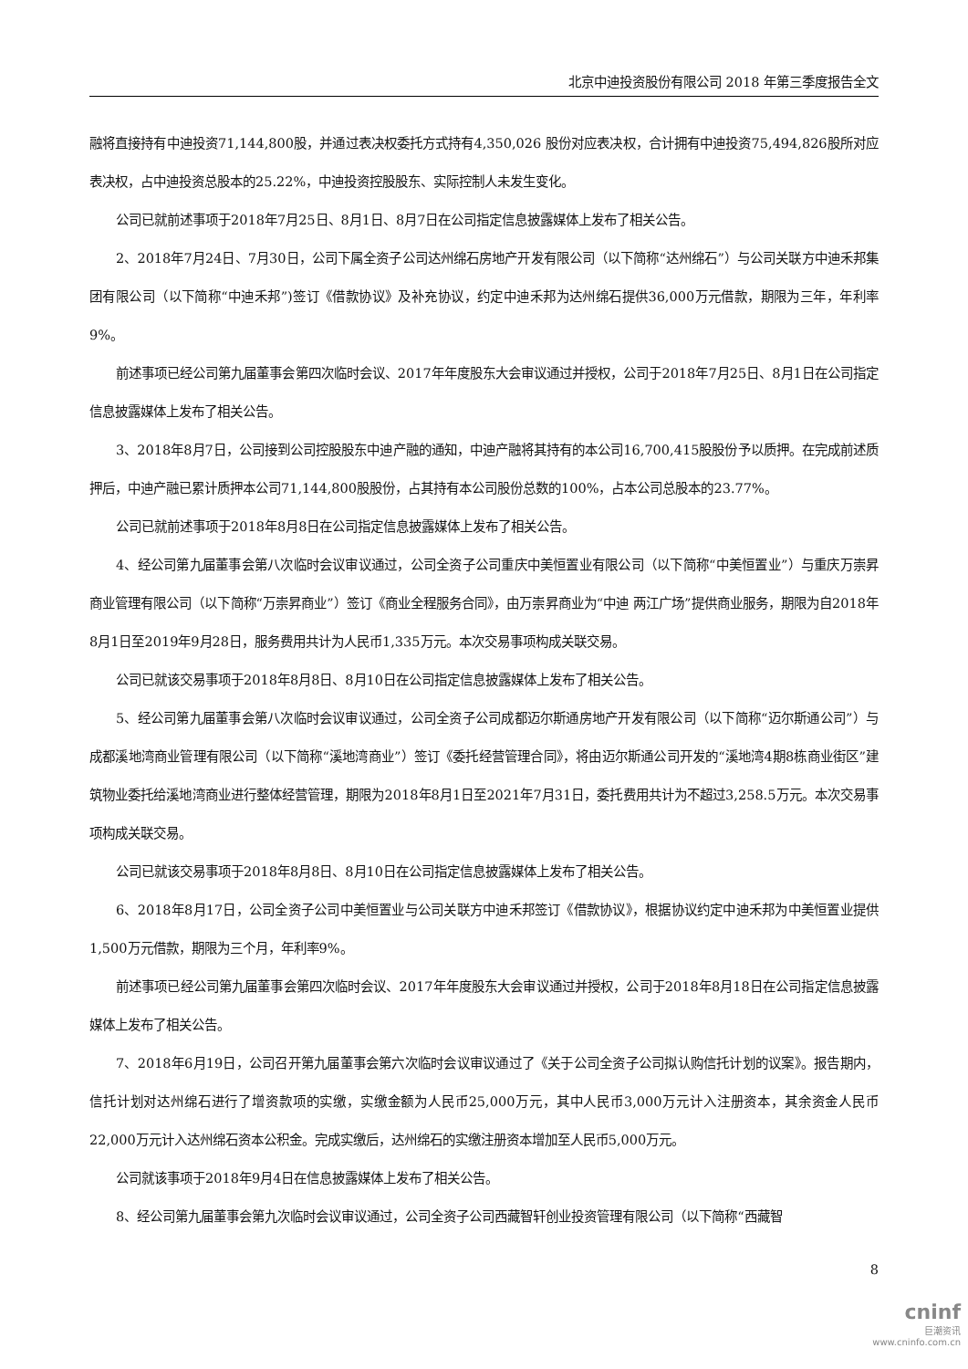北京中迪投资股份有限公司 2018 年第三季度报告全文
融将直接持有中迪投资71,144,800股，并通过表决权委托方式持有4,350,026 股份对应表决权，合计拥有中迪投资75,494,826股所对应表决权，占中迪投资总股本的25.22%，中迪投资控股股东、实际控制人未发生变化。
公司已就前述事项于2018年7月25日、8月1日、8月7日在公司指定信息披露媒体上发布了相关公告。
2、2018年7月24日、7月30日，公司下属全资子公司达州绵石房地产开发有限公司（以下简称“达州绵石”）与公司关联方中迪禾邦集团有限公司（以下简称“中迪禾邦”)签订《借款协议》及补充协议，约定中迪禾邦为达州绵石提供36,000万元借款，期限为三年，年利率9%。
前述事项已经公司第九届董事会第四次临时会议、2017年年度股东大会审议通过并授权，公司于2018年7月25日、8月1日在公司指定信息披露媒体上发布了相关公告。
3、2018年8月7日，公司接到公司控股股东中迪产融的通知，中迪产融将其持有的本公司16,700,415股股份予以质押。在完成前述质押后，中迪产融已累计质押本公司71,144,800股股份，占其持有本公司股份总数的100%，占本公司总股本的23.77%。
公司已就前述事项于2018年8月8日在公司指定信息披露媒体上发布了相关公告。
4、经公司第九届董事会第八次临时会议审议通过，公司全资子公司重庆中美恒置业有限公司（以下简称“中美恒置业”）与重庆万崇昇商业管理有限公司（以下简称“万崇昇商业”）签订《商业全程服务合同》，由万崇昇商业为“中迪 两江广场”提供商业服务，期限为自2018年8月1日至2019年9月28日，服务费用共计为人民币1,335万元。本次交易事项构成关联交易。
公司已就该交易事项于2018年8月8日、8月10日在公司指定信息披露媒体上发布了相关公告。
5、经公司第九届董事会第八次临时会议审议通过，公司全资子公司成都迈尔斯通房地产开发有限公司（以下简称“迈尔斯通公司”）与成都溪地湾商业管理有限公司（以下简称“溪地湾商业”）签订《委托经营管理合同》，将由迈尔斯通公司开发的“溪地湾4期8栋商业街区”建筑物业委托给溪地湾商业进行整体经营管理，期限为2018年8月1日至2021年7月31日，委托费用共计为不超过3,258.5万元。本次交易事项构成关联交易。
公司已就该交易事项于2018年8月8日、8月10日在公司指定信息披露媒体上发布了相关公告。
6、2018年8月17日，公司全资子公司中美恒置业与公司关联方中迪禾邦签订《借款协议》，根据协议约定中迪禾邦为中美恒置业提供1,500万元借款，期限为三个月，年利率9%。
前述事项已经公司第九届董事会第四次临时会议、2017年年度股东大会审议通过并授权，公司于2018年8月18日在公司指定信息披露媒体上发布了相关公告。
7、2018年6月19日，公司召开第九届董事会第六次临时会议审议通过了《关于公司全资子公司拟认购信托计划的议案》。报告期内，信托计划对达州绵石进行了增资款项的实缴，实缴金额为人民币25,000万元，其中人民币3,000万元计入注册资本，其余资金人民币22,000万元计入达州绵石资本公积金。完成实缴后，达州绵石的实缴注册资本增加至人民币5,000万元。
公司就该事项于2018年9月4日在信息披露媒体上发布了相关公告。
8、经公司第九届董事会第九次临时会议审议通过，公司全资子公司西藏智轩创业投资管理有限公司（以下简称“西藏智
8
cninf
巨潮资讯
www.cninfo.com.cn